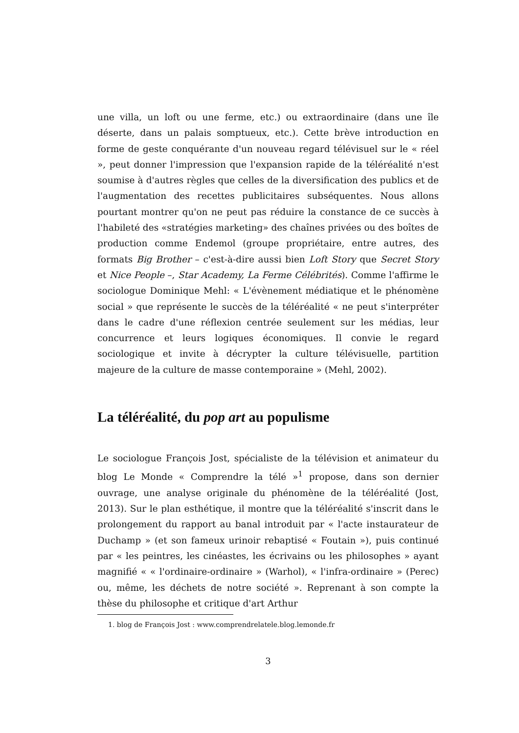une villa, un loft ou une ferme, etc.) ou extraordinaire (dans une île déserte, dans un palais somptueux, etc.). Cette brève introduction en forme de geste conquérante d'un nouveau regard télévisuel sur le « réel », peut donner l'impression que l'expansion rapide de la téléréalité n'est soumise à d'autres règles que celles de la diversification des publics et de l'augmentation des recettes publicitaires subséquentes. Nous allons pourtant montrer qu'on ne peut pas réduire la constance de ce succès à l'habileté des «stratégies marketing» des chaînes privées ou des boîtes de production comme Endemol (groupe propriétaire, entre autres, des formats Big Brother – c'est-à-dire aussi bien Loft Story que Secret Story et Nice People –, Star Academy, La Ferme Célébrités). Comme l'affirme le sociologue Dominique Mehl: « L'évènement médiatique et le phénomène social » que représente le succès de la téléréalité « ne peut s'interpréter dans le cadre d'une réflexion centrée seulement sur les médias, leur concurrence et leurs logiques économiques. Il convie le regard sociologique et invite à décrypter la culture télévisuelle, partition majeure de la culture de masse contemporaine » (Mehl, 2002).
La téléréalité, du pop art au populisme
Le sociologue François Jost, spécialiste de la télévision et animateur du blog Le Monde « Comprendre la télé »<sup>1</sup> propose, dans son dernier ouvrage, une analyse originale du phénomène de la téléréalité (Jost, 2013). Sur le plan esthétique, il montre que la téléréalité s'inscrit dans le prolongement du rapport au banal introduit par « l'acte instaurateur de Duchamp » (et son fameux urinoir rebaptisé « Foutain »), puis continué par « les peintres, les cinéastes, les écrivains ou les philosophes » ayant magnifié « « l'ordinaire-ordinaire » (Warhol), « l'infra-ordinaire » (Perec) ou, même, les déchets de notre société ». Reprenant à son compte la thèse du philosophe et critique d'art Arthur
1. blog de François Jost : www.comprendrelatele.blog.lemonde.fr
3